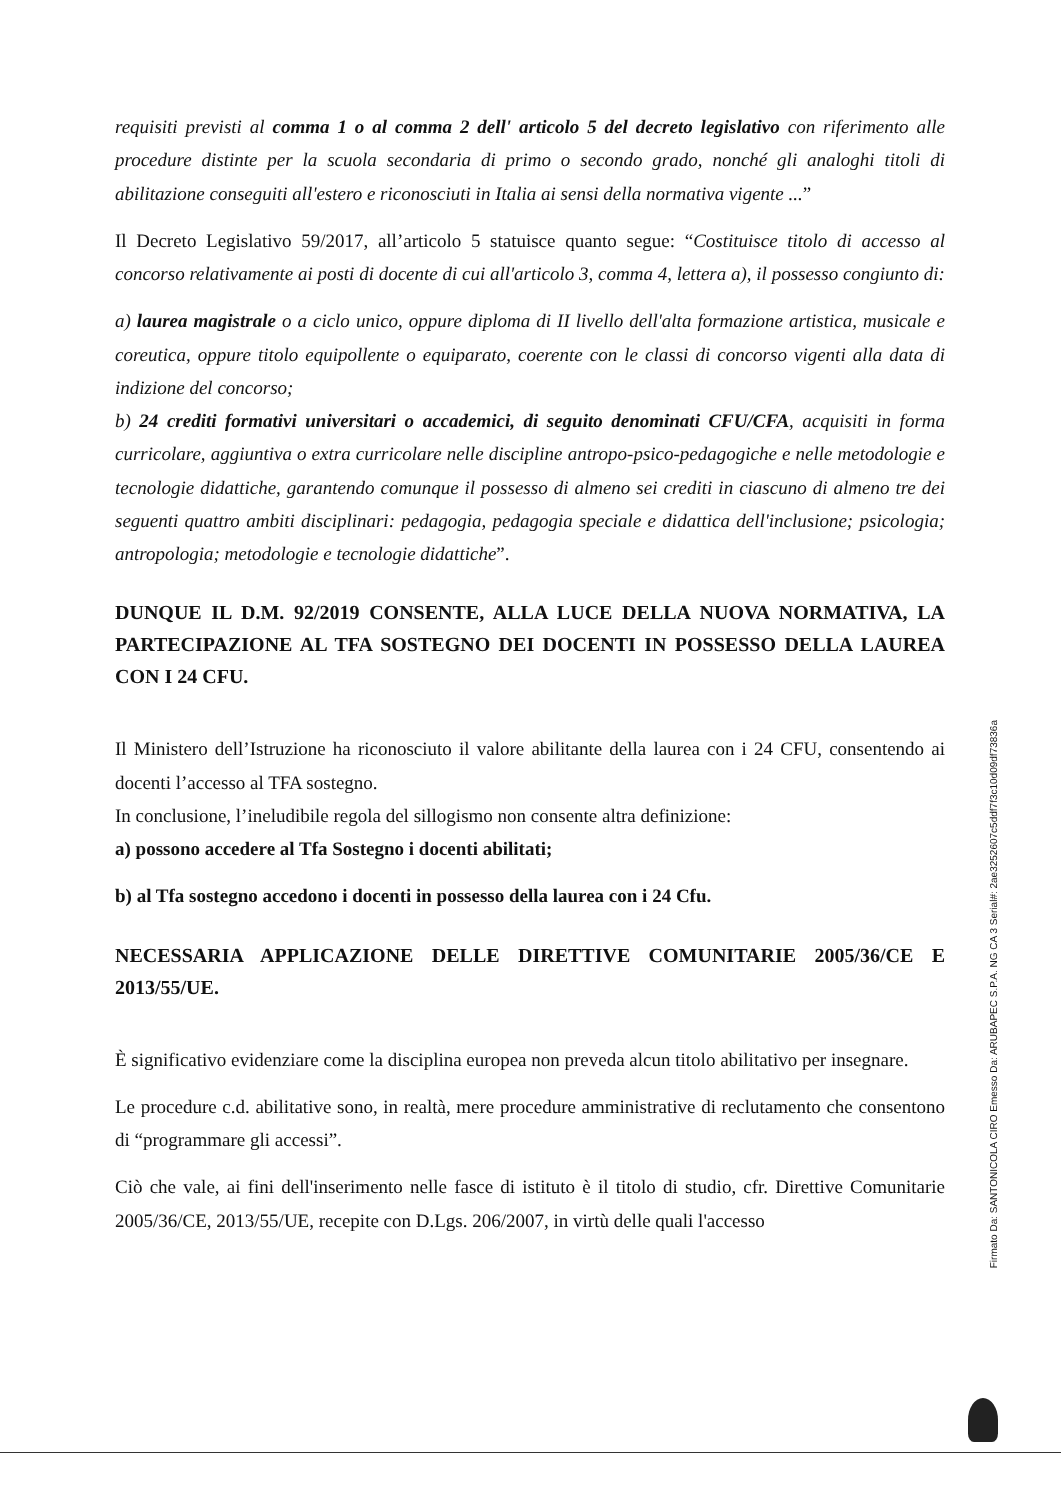requisiti previsti al comma 1 o al comma 2 dell' articolo 5 del decreto legislativo con riferimento alle procedure distinte per la scuola secondaria di primo o secondo grado, nonché gli analoghi titoli di abilitazione conseguiti all'estero e riconosciuti in Italia ai sensi della normativa vigente ...”
Il Decreto Legislativo 59/2017, all’articolo 5 statuisce quanto segue: “Costituisce titolo di accesso al concorso relativamente ai posti di docente di cui all'articolo 3, comma 4, lettera a), il possesso congiunto di:
a) laurea magistrale o a ciclo unico, oppure diploma di II livello dell'alta formazione artistica, musicale e coreutica, oppure titolo equipollente o equiparato, coerente con le classi di concorso vigenti alla data di indizione del concorso;
b) 24 crediti formativi universitari o accademici, di seguito denominati CFU/CFA, acquisiti in forma curricolare, aggiuntiva o extra curricolare nelle discipline antropo-psico-pedagogiche e nelle metodologie e tecnologie didattiche, garantendo comunque il possesso di almeno sei crediti in ciascuno di almeno tre dei seguenti quattro ambiti disciplinari: pedagogia, pedagogia speciale e didattica dell'inclusione; psicologia; antropologia; metodologie e tecnologie didattiche”.
DUNQUE IL D.M. 92/2019 CONSENTE, ALLA LUCE DELLA NUOVA NORMATIVA, LA PARTECIPAZIONE AL TFA SOSTEGNO DEI DOCENTI IN POSSESSO DELLA LAUREA CON I 24 CFU.
Il Ministero dell’Istruzione ha riconosciuto il valore abilitante della laurea con i 24 CFU, consentendo ai docenti l’accesso al TFA sostegno.
In conclusione, l’ineludibile regola del sillogismo non consente altra definizione:
a) possono accedere al Tfa Sostegno i docenti abilitati;
b) al Tfa sostegno accedono i docenti in possesso della laurea con i 24 Cfu.
NECESSARIA APPLICAZIONE DELLE DIRETTIVE COMUNITARIE 2005/36/CE E 2013/55/UE.
È significativo evidenziare come la disciplina europea non preveda alcun titolo abilitativo per insegnare.
Le procedure c.d. abilitative sono, in realtà, mere procedure amministrative di reclutamento che consentono di “programmare gli accessi”.
Ciò che vale, ai fini dell'inserimento nelle fasce di istituto è il titolo di studio, cfr. Direttive Comunitarie 2005/36/CE, 2013/55/UE, recepite con D.Lgs. 206/2007, in virtù delle quali l'accesso
Firmato Da: SANTONICOLA CIRO Emesso Da: ARUBAPEC S.P.A. NG CA 3 Serial#: 2ae3252607c5ddf7f3c10d09df73836a